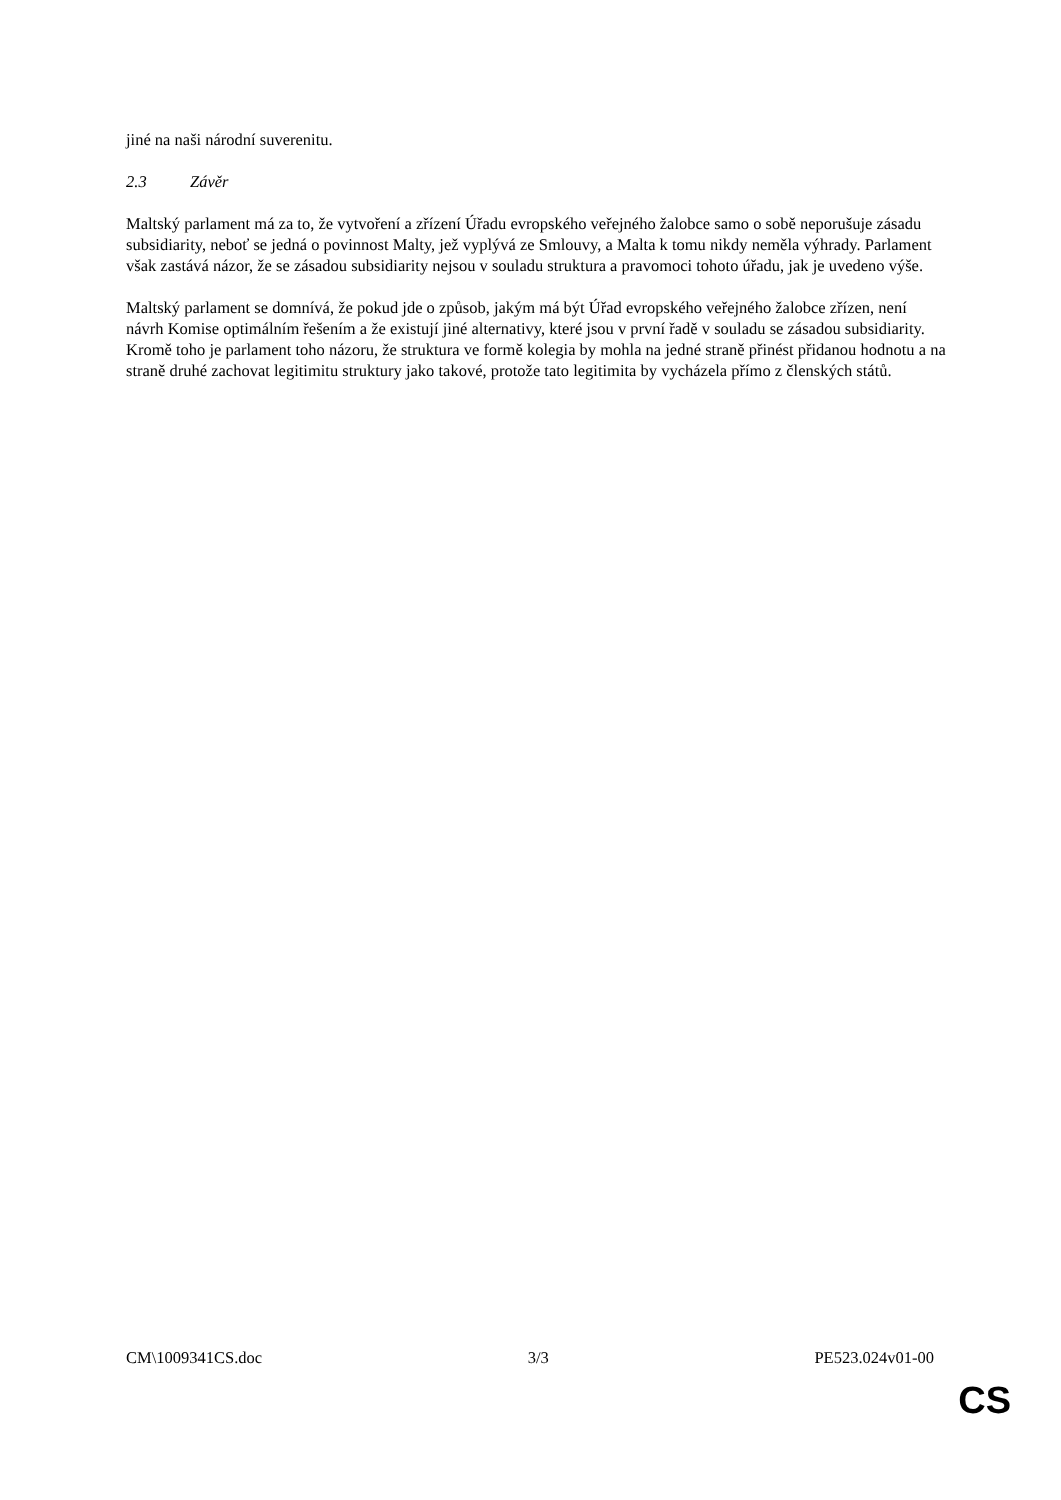jiné na naši národní suverenitu.
2.3 Závěr
Maltský parlament má za to, že vytvoření a zřízení Úřadu evropského veřejného žalobce samo o sobě neporušuje zásadu subsidiarity, neboť se jedná o povinnost Malty, jež vyplývá ze Smlouvy, a Malta k tomu nikdy neměla výhrady. Parlament však zastává názor, že se zásadou subsidiarity nejsou v souladu struktura a pravomoci tohoto úřadu, jak je uvedeno výše.
Maltský parlament se domnívá, že pokud jde o způsob, jakým má být Úřad evropského veřejného žalobce zřízen, není návrh Komise optimálním řešením a že existují jiné alternativy, které jsou v první řadě v souladu se zásadou subsidiarity. Kromě toho je parlament toho názoru, že struktura ve formě kolegia by mohla na jedné straně přinést přidanou hodnotu a na straně druhé zachovat legitimitu struktury jako takové, protože tato legitimita by vycházela přímo z členských států.
CM\1009341CS.doc 3/3 PE523.024v01-00
CS